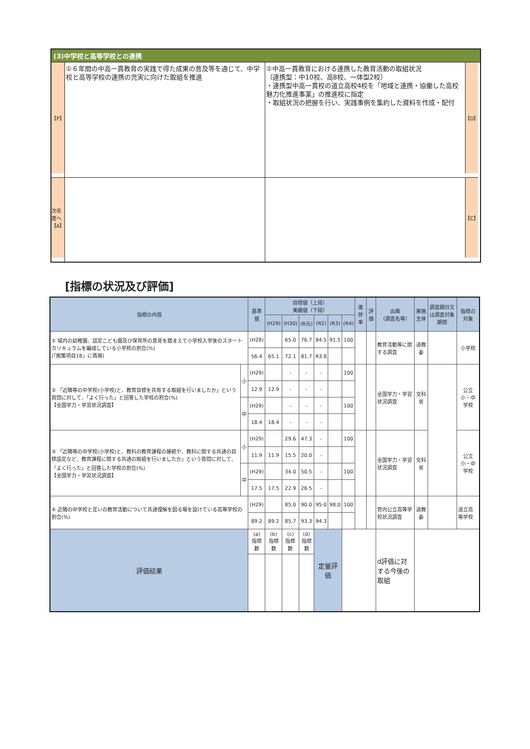(3)中学校と高等学校との連携
【P】
①６年間の中高一貫教育の実践で得た成果の普及等を通じて、中学校と高等学校の連携の充実に向けた取組を推進
①中高一貫教育における連携した教育活動の取組状況
（連携型：中10校、高8校、一体型2校）
・連携型中高一貫校の道立高校4校を「地域と連携・協働した高校魅力化推進事業」の推進校に指定
・取組状況の把握を行い、実践事例を集約した資料を作成・配付
【D】
次年度へ
【A】
【C】
[指標の状況及び評価]
| 指標の内容 | | 基準値 | 目標値（上段） 実績値（下段） | | | | | | 進捗率 | 評価 | 出典 （調査名等） | 実施主体 | 調査期日又は調査対象期間 | 指標の対象 |
| --- | --- | --- | --- | --- | --- | --- | --- | --- | --- | --- | --- | --- | --- | --- |
| | | | (H29) | (H30) | (R元) | (R2) | (R3) | (R4) | | | | | | |
| ① 域内の幼稚園、認定こども園及び保育所の意見を踏まえて小学校入学後のスタートカリキュラムを編成している小学校の割合(%) (「施策項目18」に再掲) | | (H28) | | 65.0 | 76.7 | 84.5 | 91.5 | 100 | | | 教育活動等に関する調査 | 道教委 | | 小学校 |
| | | 56.4 | 65.1 | 72.1 | 81.7 | R3.8 | | | | | | | | |
| ② 「近隣等の中学校(小学校)と、教育目標を共有する取組を行いましたか」という質問に対して、「よく行った」と回答した学校の割合(%) 【全国学力・学習状況調査】 | 小 | (H29) | | - | - | - | | 100 | | | 全国学力・学習状況調査 | 文科省 | | 公立小・中学校 |
| | | 12.9 | 12.9 | - | - | - | | | | | | | | |
| | 中 | (H29) | | - | - | - | | 100 | | | | | | |
| | | 18.4 | 18.4 | - | - | - | | | | | | | | |
| ③ 「近隣等の中学校(小学校)と、教科の教育課程の接続や、教科に関する共通の目標設定など、教育課程に関する共通の取組を行いましたか」という質問に対して、「よく行った」と回答した学校の割合(%) 【全国学力・学習状況調査】 | 小 | (H29) | | 29.6 | 47.3 | - | | 100 | | | 全国学力・学習状況調査 | 文科省 | | 公立小・中学校 |
| | | 11.9 | 11.9 | 15.5 | 20.0 | - | | | | | | | | |
| | 中 | (H29) | | 34.0 | 50.5 | - | | 100 | | | | | | |
| | | 17.5 | 17.5 | 22.9 | 26.5 | - | | | | | | | | |
| ④ 近隣の中学校と互いの教育活動について共通理解を図る場を設けている高等学校の割合(%) | | (H29) | | 85.0 | 90.0 | 95.0 | 98.0 | 100 | | | 管内公立高等学校状況調査 | 道教委 | | 道立高等学校 |
| | | 89.2 | 89.2 | 85.7 | 93.3 | 94.3 | | | | | | | | |
| 評価結果 | | (a) 指標数 | (b) 指標数 | (c) 指標数 | (d) 指標数 | 定量評価 | | | | | d評価に対する今後の取組 | | | |